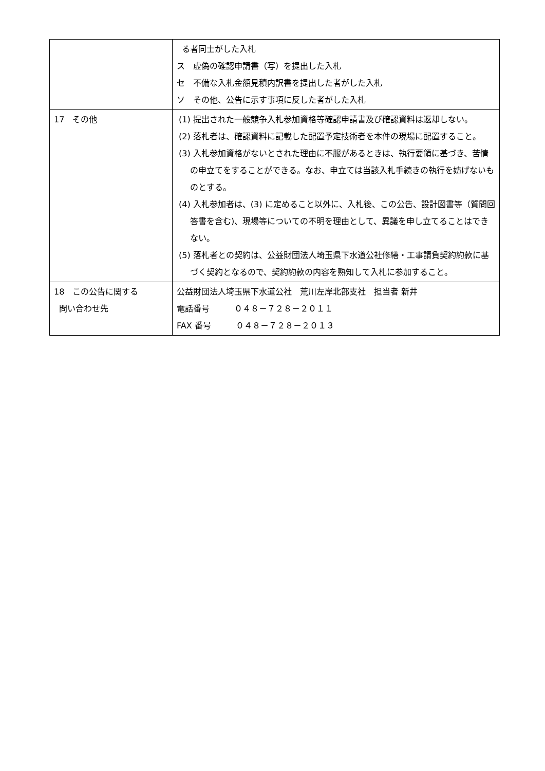| | る者同士がした入札 ス 虚偽の確認申請書（写）を提出した入札 セ 不備な入札金額見積内訳書を提出した者がした入札 ソ その他、公告に示す事項に反した者がした入札 |
| 17 その他 | (1) 提出された一般競争入札参加資格等確認申請書及び確認資料は返却しない。 (2) 落札者は、確認資料に記載した配置予定技術者を本件の現場に配置すること。 (3) 入札参加資格がないとされた理由に不服があるときは、執行要領に基づき、苦情の申立てをすることができる。なお、申立ては当該入札手続きの執行を妨げないものとする。 (4) 入札参加者は、(3) に定めること以外に、入札後、この公告、設計図書等（質問回答書を含む)、現場等についての不明を理由として、異議を申し立てることはできない。 (5) 落札者との契約は、公益財団法人埼玉県下水道公社修繕・工事請負契約約款に基づく契約となるので、契約約款の内容を熟知して入札に参加すること。 |
| 18 この公告に関する 問い合わせ先 | 公益財団法人埼玉県下水道公社 荒川左岸北部支社 担当者 新井 電話番号 ０４８－７２８－２０１１ FAX 番号 ０４８－７２８－２０１３ |